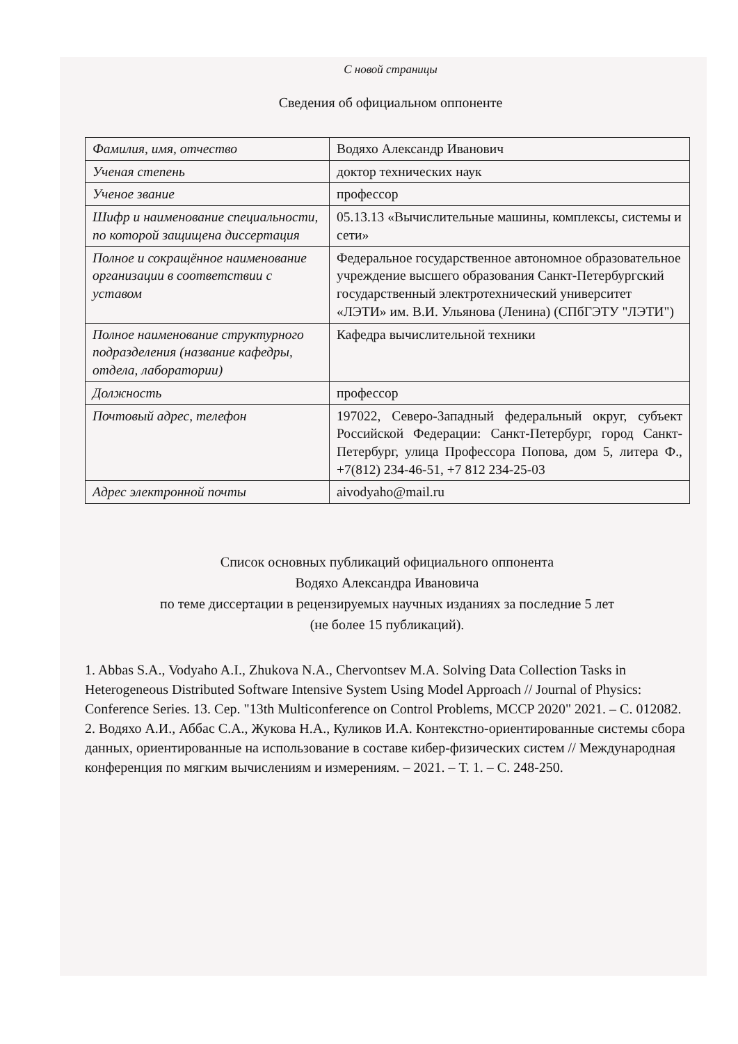С новой страницы
Сведения об официальном оппоненте
| Фамилия, имя, отчество | Водяхо Александр Иванович |
| Ученая степень | доктор технических наук |
| Ученое звание | профессор |
| Шифр и наименование специальности, по которой защищена диссертация | 05.13.13 «Вычислительные машины, комплексы, системы и сети» |
| Полное и сокращённое наименование организации в соответствии с уставом | Федеральное государственное автономное образовательное учреждение высшего образования Санкт-Петербургский государственный электротехнический университет «ЛЭТИ» им. В.И. Ульянова (Ленина) (СПбГЭТУ "ЛЭТИ") |
| Полное наименование структурного подразделения (название кафедры, отдела, лаборатории) | Кафедра вычислительной техники |
| Должность | профессор |
| Почтовый адрес, телефон | 197022, Северо-Западный федеральный округ, субъект Российской Федерации: Санкт-Петербург, город Санкт-Петербург, улица Профессора Попова, дом 5, литера Ф., +7(812) 234-46-51, +7 812 234-25-03 |
| Адрес электронной почты | aivodyaho@mail.ru |
Список основных публикаций официального оппонента
Водяхо Александра Ивановича
по теме диссертации в рецензируемых научных изданиях за последние 5 лет
(не более 15 публикаций).
1. Abbas S.A., Vodyaho A.I., Zhukova N.A., Chervontsev M.A. Solving Data Collection Tasks in Heterogeneous Distributed Software Intensive System Using Model Approach // Journal of Physics: Conference Series. 13. Сер. "13th Multiconference on Control Problems, MCCP 2020" 2021. – С. 012082.
2. Водяхо А.И., Аббас С.А., Жукова Н.А., Куликов И.А. Контекстно-ориентированные системы сбора данных, ориентированные на использование в составе кибер-физических систем // Международная конференция по мягким вычислениям и измерениям. – 2021. – Т. 1. – С. 248-250.